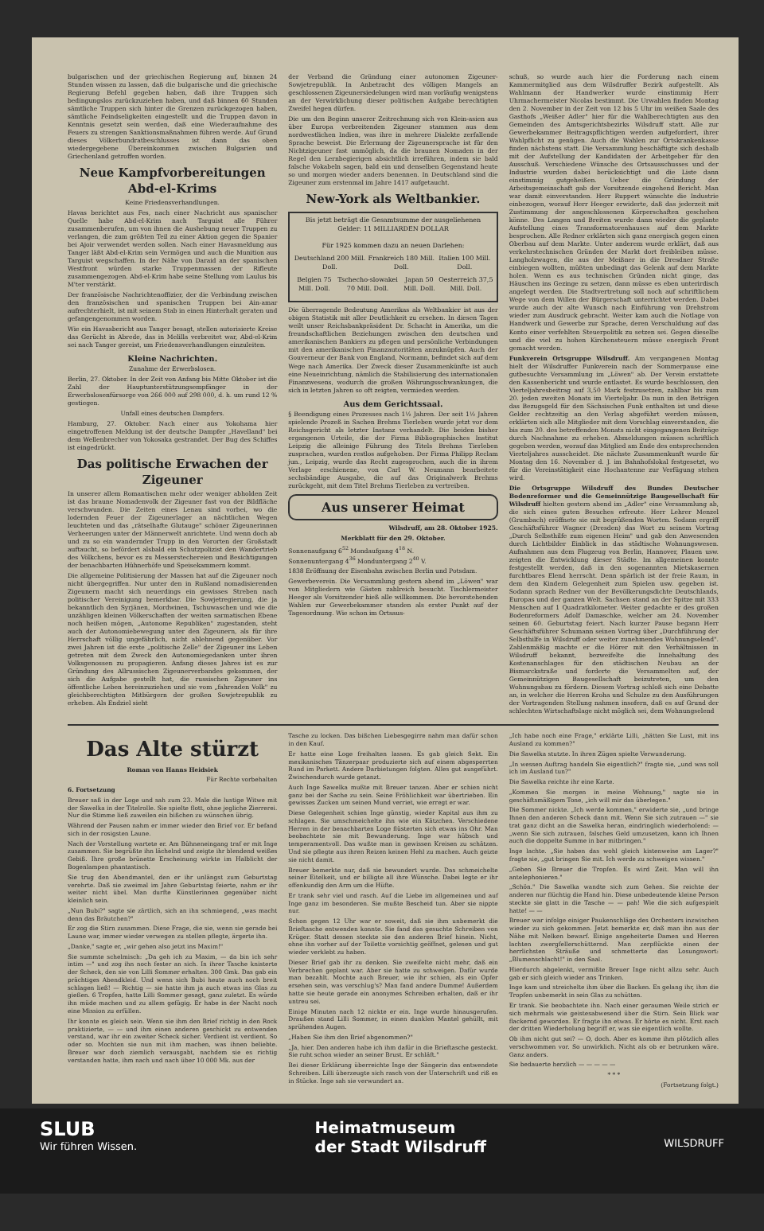bulgarischen und der griechischen Regierung auf, binnen 24 Stunden wissen zu lassen, daß die bulgarische und die griechische Regierung Befehl gegeben haben, daß ihre Truppen sich bedingungslos zurückzuziehen haben, und daß binnen 60 Stunden sämtliche Truppen sich hinter die Grenzen zurückgezogen haben, sämtliche Feindseligkeiten eingestellt und die Truppen davon in Kenntnis gesetzt sein werden, daß eine Wiederaufnahme des Feuers zu strengen Sanktionsmaßnahmen führen werde. Auf Grund dieses Völkerbundratbeschlusses ist dann das oben wiedergegebene Übereinkommen zwischen Bulgarien und Griechenland getroffen worden.
Neue Kampfvorbereitungen Abd-el-Krims
Keine Friedensverhandlungen.
Havas berichtet aus Fes, nach einer Nachricht aus spanischer Quelle habe Abd-el-Krim nach Targuist alle Führer zusammenberufen, um von ihnen die Aushebung neuer Truppen zu verlangen, die zum größten Teil zu einer Aktion gegen die Spanier bei Ajoir verwendet werden sollen. Nach einer Havasmeldung aus Tanger läßt Abd-el-Krim sein Vermögen und auch die Munition aus Targuist wegschaffen. In der Nähe von Daraid an der spanischen Westfront würden starke Truppenmassen der Rifleute zusammengezogen. Abd-el-Krim habe seine Stellung vom Laulus bis M'ter verstärkt.
Der französische Nachrichtenoffizier, der die Verbindung zwischen den französischen und spanischen Truppen bei Ain-amar aufrechterhielt, ist mit seinem Stab in einen Hinterhalt geraten und gefangengenommen worden.
Wie ein Havasbericht aus Tanger besagt, stellen autorisierte Kreise das Gerücht in Abrede, das in Melilla verbreitet war, Abd-el-Krim sei nach Tanger gereist, um Friedensverhandlungen einzuleiten.
Kleine Nachrichten.
Zunahme der Erwerbslosen.
Berlin, 27. Oktober. In der Zeit von Anfang bis Mitte Oktober ist die Zahl der Hauptunterstützungsempfänger in der Erwerbslosenfürsorge von 266 000 auf 298 000, d. h. um rund 12 % gestiegen.
Unfall eines deutschen Dampfers.
Hamburg, 27. Oktober. Nach einer aus Yokohama hier eingetroffenen Meldung ist der deutsche Dampfer „Havelland" bei dem Wellenbrecher von Yokosaka gestrandet. Der Bug des Schiffes ist eingedrückt.
Das politische Erwachen der Zigeuner
In unserer allem Romantischen mehr oder weniger abholden Zeit ist das braune Nomadenvolk der Zigeuner fast von der Bildfläche verschwunden. Die Zeiten eines Lenau sind vorbei, wo die lodernden Feuer der Zigeunerlager an nächtlichen Wegen leuchteten und das „rätselhafte Glutauge" schöner Zigeunerinnen Verheerungen unter der Männerwelt anrichtete. Und wenn doch ab und zu so ein wandernder Trupp in den Vororten der Großstadt auftaucht, so befördert alsbald ein Schutzpolizist den Wandertrieb des Völkchens, bevor es zu Messerstechereien und Besichtigungen der benachbarten Hühnerhöfe und Speisekammern kommt.
Die allgemeine Politisierung der Massen hat auf die Zigeuner noch nicht übergegriffen. Nur unter den in Rußland nomadisierenden Zigeunern macht sich neuerdings ein gewisses Streben nach politischer Vereinigung bemerkbar. Die Sowjetregierung, die ja bekanntlich den Syrjänen, Mordwinen, Tschuwaschen und wie die unzähligen kleinen Völkerschaften der weiten sarmatischen Ebene noch heißen mögen, „Autonome Republiken" zugestanden, steht auch der Autonomiebewegung unter den Zigeunern, als für ihre Herrschaft völlig ungefährlich, nicht ablehnend gegenüber. Vor zwei Jahren ist die erste „politische Zelle" der Zigeuner ins Leben getreten mit dem Zweck den Autonomiegedanken unter ihren Volksgenossen zu propagieren. Anfang dieses Jahres ist es zur Gründung des Allrussischen Zigeunerverbandes gekommen, der sich die Aufgabe gestellt hat, die russischen Zigeuner ins öffentliche Leben hereinzuziehen und sie vom „fahrenden Volk" zu gleichberechtigten Mitbürgern der großen Sowjetrepublik zu erheben. Als Endziel sieht
der Verband die Gründung einer autonomen Zigeuner-Sowjetrepublik. In Anbetracht des völligen Mangels an geschlossenen Zigeunersiedelungen wird man vorläufig wenigstens an der Verwirklichung dieser politischen Aufgabe berechtigten Zweifel hegen dürfen.
Die um den Beginn unserer Zeitrechnung sich von Klein-asien aus über Europa verbreitenden Zigeuner stammen aus dem nordwestlichen Indien, was ihre in mehrere Dialekte zerfallende Sprache beweist. Die Erlernung der Zigeunersprache ist für den Nichtzigeuner fast unmöglich, da die braunen Nomaden in der Regel den Lernbegierigen absichtlich irreführen, indem sie bald falsche Vokabeln sagen, bald ein und denselben Gegenstand heute so und morgen wieder anders benennen. In Deutschland sind die Zigeuner zum erstenmal im Jahre 1417 aufgetaucht.
New-York als Weltbankier.
Bis jetzt beträgt die Gesamtsumme der ausgeliehenen Gelder: 11 MILLIARDEN DOLLAR
Für 1925 kommen dazu an neuen Darlehen:
Deutschland 200 Mill. Doll. Frankreich 180 Mill. Doll. Italien 100 Mill. Doll.
Belgien 75 Mill. Doll. Tschecho-slowakei 70 Mill. Doll. Japan 50 Mill. Doll. Oesterreich 37,5 Mill. Doll.
Die überragende Bedeutung Amerikas als Weltbankier ist aus der obigen Statistik mit aller Deutlichkeit zu ersehen. In diesen Tagen weilt unser Reichsbankpräsident Dr. Schacht in Amerika, um die freundschaftlichen Beziehungen zwischen den deutschen und amerikanischen Bankiers zu pflegen und persönliche Verbindungen mit den amerikanischen Finanzautoritäten anzuknüpfen. Auch der Gouverneur der Bank von England, Normann, befindet sich auf dem Wege nach Amerika. Der Zweck dieser Zusammenkünfte ist auch eine Neueinrichtung, nämlich die Stabilisierung des internationalen Finanzwesens, wodurch die großen Währungsschwankungen, die sich in letzten Jahren so oft zeigten, vermieden werden.
Aus dem Gerichtssaal.
§ Beendigung eines Prozesses nach 1½ Jahren. Der seit 1½ Jahren spielende Prozeß in Sachen Brehms Tierleben wurde jetzt vor dem Reichsgericht als letzter Instanz verhandelt. Die beiden bisher ergangenen Urteile, die der Firma Bibliographisches Institut Leipzig die alleinige Führung des Titels Brehms Tierleben zusprachen, wurden restlos aufgehoben. Der Firma Philipp Reclam jun., Leipzig, wurde das Recht zugesprochen, auch die in ihrem Verlage erschienene, von Carl W. Neumann bearbeitete sechsbändige Ausgabe, die auf das Originalwerk Brehms zurückgeht, mit dem Titel Brehms Tierleben zu vertreiben.
Aus unserer Heimat
Wilsdruff, am 28. Oktober 1925.
Merkblatt für den 29. Oktober.
Sonnenaufgang 6<sup>52</sup> Mondaufgang 4<sup>18</sup> N.
Sonnenuntergang 4<sup>36</sup> Monduntergang 2<sup>40</sup> V.
1838 Eröffnung der Eisenbahn zwischen Berlin und Potsdam.
Gewerbeverein. Die Versammlung gestern abend im „Löwen" war von Mitgliedern wie Gästen zahlreich besucht. Tischlermeister Heeger als Vorsitzender hieß alle willkommen. Die bevorstehenden Wahlen zur Gewerbekammer standen als erster Punkt auf der Tagesordnung. Wie schon im Ortsaus-
schuß, so wurde auch hier die Forderung nach einem Kammermitglied aus dem Wilsdruffer Bezirk aufgestellt. Als Wahlmann der Handwerker wurde einstimmig Herr Uhrmachermeister Nicolas bestimmt. Die Urwahlen finden Montag den 2. November in der Zeit von 12 bis 5 Uhr im weißen Saale des Gasthofs „Weißer Adler" hier für die Wahlberechtigten aus den Gemeinden des Amtsgerichtsbezirks Wilsdruff statt. Alle zur Gewerbekammer Beitragspflichtigen werden aufgefordert, ihrer Wahlpflicht zu genügen. Auch die Wahlen zur Ortskrankenkasse finden nächstens statt. Die Versammlung beschäftigte sich deshalb mit der Aufstellung der Kandidaten der Arbeitgeber für den Ausschuß. Verschiedene Wünsche des Ortsausschusses und der Industrie wurden dabei berücksichtigt und die Liste dann einstimmig gutgeheißen. Ueber die Gründung der Arbeitsgemeinschaft gab der Vorsitzende eingehend Bericht. Man war damit einverstanden. Herr Ruppert wünschte die Industrie einbezogen, worauf Herr Heeger erwiderte, daß das jederzeit mit Zustimmung der angeschlossenen Körperschaften geschehen könne. Des Langen und Breiten wurde dann wieder die geplante Aufstellung eines Transformatorenhauses auf dem Markte besprochen. Alle Redner erklärten sich ganz energisch gegen einen Oberbau auf dem Markte. Unter anderem wurde erklärt, daß aus verkehrstechnischen Gründen der Markt dort freibleiben müsse. Langholzwagen, die aus der Meißner in die Dresdner Straße einbiegen wollten, müßten unbedingt das Gelenk auf dem Markte holen. Wenn es aus technischen Gründen nicht ginge, das Häuschen ins Gezinge zu setzen, dann müsse es eben unterirdisch angelegt werden. Die Stadtvertretung soll noch auf schriftlichem Wege von dem Willen der Bürgerschaft unterrichtet werden. Dabei wurde auch der alte Wunsch nach Einführung von Drehstrom wieder zum Ausdruck gebracht. Weiter kam auch die Notlage von Handwerk und Gewerbe zur Sprache, deren Verschuldung auf das Konto einer verfehlten Steuerpolitik zu setzen sei. Gegen dieselbe und die viel zu hohen Kirchensteuern müsse energisch Front gemacht werden.
Funkverein Ortsgruppe Wilsdruff. Am vergangenen Montag hielt der Wilsdruffer Funkverein nach der Sommerpause eine gutbesuchte Versammlung im „Löwen" ab. Der Verein erstattete den Kassenbericht und wurde entlastet. Es wurde beschlossen, den Vierteljahresbeitrag auf 3,50 Mark festzusetzen, zahlbar bis zum 20. jeden zweiten Monats im Vierteljahr. Da nun in den Beträgen das Bezugsgeld für den Sächsischen Funk enthalten ist und diese Gelder rechtzeitig an den Verlag abgeführt werden müssen, erklärten sich alle Mitglieder mit dem Vorschlag einverstanden, die bis zum 20. des betreffenden Monats nicht eingegangenen Beiträge durch Nachnahme zu erheben. Abmeldungen müssen schriftlich gegeben werden, worauf das Mitglied am Ende des entsprechenden Vierteljahres ausscheidet. Die nächste Zusammenkunft wurde für Montag den 16. November d. J. im Bahnhofslokal festgesetzt, wo für die Vereinstätigkeit eine Hochantenne zur Verfügung stehen wird.
Die Ortsgruppe Wilsdruff des Bundes Deutscher Bodenreformer und die Gemeinnützige Baugesellschaft für Wilsdruff hielten gestern abend im „Adler" eine Versammlung ab, die sich eines guten Besuches erfreute. Herr Lehrer Menzel (Grumbach) eröffnete sie mit begrüßenden Worten. Sodann ergriff Geschäftsführer Wagner (Dresden) das Wort zu seinem Vortrag „Durch Selbsthilfe zum eigenen Heim" und gab den Anwesenden durch Lichtbilder Einblick in das städtische Wohnungswesen. Aufnahmen aus dem Flugzeug von Berlin, Hannover, Plauen usw. zeigten die Entwicklung dieser Städte. Im allgemeinen konnte festgestellt werden, daß in den sogenannten Mietskasernen furchtbares Elend herrscht. Denn spärlich ist der freie Raum, in dem den Kindern Gelegenheit zum Spielen usw. gegeben ist. Sodann sprach Redner von der Bevölkerungsdichte Deutschlands, Europas und der ganzen Welt. Sachsen stand an der Spitze mit 333 Menschen auf 1 Quadratkilometer. Weiter gedachte er des großen Bodenreformers Adolf Damaschke, welcher am 24. November seinen 60. Geburtstag feiert. Nach kurzer Pause begann Herr Geschäftsführer Schumann seinen Vortrag über „Durchführung der Selbsthilfe in Wilsdruff oder weiter zunehmendes Wohnungselend". Zahlenmäßig machte er die Hörer mit den Verhältnissen in Wilsdruff bekannt, bezweifelte die Innehaltung des Kostenanschlages für den städtischen Neubau an der Bismarckstraße und forderte die Versammelten auf, der Gemeinnützigen Baugesellschaft beizutreten, um den Wohnungsbau zu fördern. Diesem Vortrag schloß sich eine Debatte an, in welcher die Herren Kroha und Schulze zu den Ausführungen der Vortragenden Stellung nahmen insofern, daß es auf Grund der schlechten Wirtschaftslage nicht möglich sei, dem Wohnungselend
Das Alte stürzt
Roman von Hanns Heidsiek
Für Rechte vorbehalten
6. Fortsetzung
Breuer saß in der Loge und sah zum 23. Male die lustige Witwe mit der Sawelka in der Titelrolle. Sie spielte flott, ohne jegliche Zierrerei. Nur die Stimme ließ zuweilen ein bißchen zu wünschen übrig.
Während der Pausen nahm er immer wieder den Brief vor. Er befand sich in der rosigsten Laune.
Nach der Vorstellung wartete er. Am Bühneneingang traf er mit Inge zusammen. Sie begrüßte ihn lächelnd und zeigte ihr blendend weißes Gebiß. Ihre große brünette Erscheinung wirkte im Halblicht der Bogenlampen phantastisch.
Sie trug den Abendmantel, den er ihr unlängst zum Geburtstag verehrte. Daß sie zweimal im Jahre Geburtstag feierte, nahm er ihr weiter nicht übel. Man durfte Künstlerinnen gegenüber nicht kleinlich sein.
„Nun Bubi?" sagte sie zärtlich, sich an ihn schmiegend, „was macht denn das Bräutchen?"
Er zog die Stirn zusammen. Diese Frage, die sie, wenn sie gerade bei Laune war, immer wieder verwegen zu stellen pflegte, ärgerte ihn.
„Danke," sagte er, „wir gehen also jetzt ins Maxim!"
Sie summte schelmisch: „Da geh ich zu Maxim, — da bin ich sehr intim —" und zog ihn noch fester an sich. In ihrer Tasche knisterte der Scheck, den sie von Lilli Sommer erhalten. 300 Gmk. Das gab ein prächtiges Abendkleid. Und wenn sich Bubi heute auch noch breit schlagen ließ! — Richtig — sie hatte ihm ja auch etwas ins Glas zu gießen. 6 Tropfen, hatte Lilli Sommer gesagt, ganz zuletzt. Es würde ihn müde machen und zu allem gefügig. Er habe in der Nacht noch eine Mission zu erfüllen.
Ihr konnte es gleich sein. Wenn sie ihm den Brief richtig in den Rock praktizierte, — — und ihm einen anderen geschickt zu entwenden verstand, war ihr ein zweiter Scheck sicher. Verdient ist verdient. So oder so. Mochten sie nun mit ihm machen, was ihnen beliebte. Breuer war doch ziemlich verausgabt, nachdem sie es richtig verstanden hatte, ihm nach und nach über 10 000 Mk. aus der
Tasche zu locken. Das bißchen Liebesgegirre nahm man dafür schon in den Kauf.
Er hatte eine Loge freihalten lassen. Es gab gleich Sekt. Ein mexikanisches Tänzerpaar produzierte sich auf einem abgesperrten Rund im Parkett. Andere Darbietungen folgten. Alles gut ausgeführt. Zwischendurch wurde getanzt.
Auch Inge Sawelka mußte mit Breuer tanzen. Aber er schien nicht ganz bei der Sache zu sein. Seine Fröhlichkeit war übertrieben. Ein gewisses Zucken um seinen Mund verriet, wie erregt er war.
Diese Gelegenheit schien Inge günstig, wieder Kapital aus ihm zu schlagen. Sie umschmeichelte ihn wie ein Kätzchen. Verschiedene Herren in der benachbarten Loge flüsterten sich etwas ins Ohr. Man beobachtete sie mit Bewunderung. Inge war hübsch und temperamentvoll. Das wußte man in gewissen Kreisen zu schätzen. Und sie pflegte aus ihren Reizen keinen Hehl zu machen. Auch geizte sie nicht damit.
Breuer bemerkte nur, daß sie bewundert wurde. Das schmeichelte seiner Eitelkeit, und er billigte all ihre Wünsche. Dabei legte er ihr offenkundig den Arm um die Hüfte.
Er trank sehr viel und rasch. Auf die Liebe im allgemeinen und auf Inge ganz im besonderen. Sie mußte Bescheid tun. Aber sie nippte nur.
Schon gegen 12 Uhr war er soweit, daß sie ihm unbemerkt die Brieftasche entwenden konnte. Sie fand das gesuchte Schreiben von Krüger. Statt dessen steckte sie den anderen Brief hinein. Nicht, ohne ihn vorher auf der Toilette vorsichtig geöffnet, gelesen und gut wieder verklebt zu haben.
Dieser Brief gab ihr zu denken. Sie zweifelte nicht mehr, daß ein Verbrechen geplant war. Aber sie hatte zu schweigen. Dafür wurde man bezahlt. Mochte auch Breuer, wie ihr schien, als ein Opfer ersehen sein, was verschlug's? Man fand andere Dumme! Außerdem hatte sie heute gerade ein anonymes Schreiben erhalten, daß er ihr untreu sei.
Einige Minuten nach 12 nickte er ein. Inge wurde hinausgerufen. Draußen stand Lilli Sommer, in einen dunklen Mantel gehüllt, mit sprühenden Augen.
„Haben Sie ihm den Brief abgenommen?"
„Ja, hier. Den anderen habe ich ihm dafür in die Brieftasche gesteckt. Sie ruht schon wieder an seiner Brust. Er schläft."
Bei dieser Erklärung überreichte Inge der Sängerin das entwendete Schreiben. Lilli überzeugte sich rasch von der Unterschrift und riß es in Stücke. Inge sah sie verwundert an.
„Ich habe noch eine Frage," erklärte Lilli, „hätten Sie Lust, mit ins Ausland zu kommen?"
Die Sawelka stutzte. In ihren Zügen spielte Verwunderung.
„In wessen Auftrag handeln Sie eigentlich?" fragte sie, „und was soll ich im Ausland tun?"
Die Sawelka reichte ihr eine Karte.
„Kommen Sie morgen in meine Wohnung," sagte sie in geschäftsmäßigem Tone, „ich will mir das überlegen."
Die Sommer nickte. „Ich werde kommen," erwiderte sie, „und bringe Ihnen den anderen Scheck dann mit. Wenn Sie sich zutrauen —" sie trat ganz dicht an die Sawelka heran, eindringlich wiederholend: — „wenn Sie sich zutrauen, falsches Geld umzusetzen, kann ich Ihnen auch die doppelte Summe in bar mitbringen."
Inge lachte. „Sie haben das wohl gleich kistenweise am Lager?" fragte sie, „gut bringen Sie mit. Ich werde zu schweigen wissen."
„Geben Sie Breuer die Tropfen. Es wird Zeit. Man will ihn antelephonieren."
„Schön." Die Sawelka wandte sich zum Gehen. Sie reichte der anderen nur flüchtig die Hand hin. Diese unbedeutende kleine Person steckte sie glatt in die Tasche — — pah! Wie die sich aufgespielt hatte! — —
Breuer war infolge einiger Paukenschläge des Orchesters inzwischen wieder zu sich gekommen. Jetzt bemerkte er, daß man ihn aus der Nähe mit Nelken bewarf. Einige angeheiterte Damen und Herren lachten zwergfellerschütternd. Man zerpflückte einen der herrlichsten Sträuße und schmetterte das Losungswort: „Blumenschlacht!" in den Saal.
Hierdurch abgelenkt, vermißte Breuer Inge nicht allzu sehr. Auch gab er sich gleich wieder ans Trinken.
Inge kam und streichelte ihm über die Backen. Es gelang ihr, ihm die Tropfen unbemerkt in sein Glas zu schütten.
Er trank. Sie beobachtete ihn. Nach einer geraumen Weile strich er sich mehrmals wie geistesabwesend über die Stirn. Sein Blick war flackernd geworden. Er fragte ihn etwas. Er hörte es nicht. Erst nach der dritten Wiederholung begriff er, was sie eigentlich wollte.
Ob ihm nicht gut sei? — O, doch. Aber es komme ihm plötzlich alles verschwommen vor. So unwirklich. Nicht als ob er betrunken wäre. Ganz anders.
Sie bedauerte herzlich — — — — —
* * *
(Fortsetzung folgt.)
SLUB
Wir führen Wissen.
Heimatmuseum
der Stadt Wilsdruff
WILSDRUFF